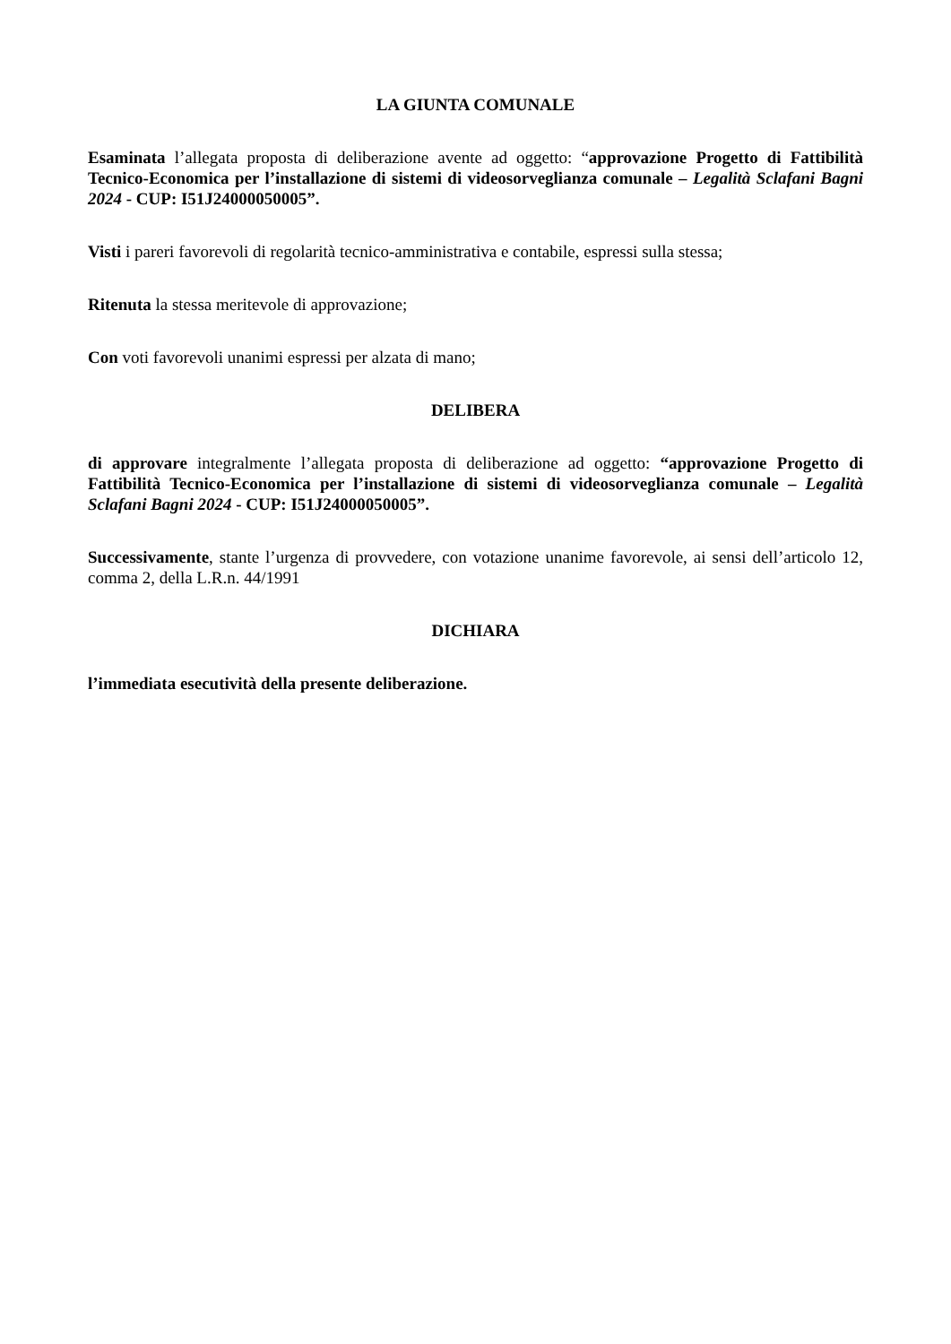LA GIUNTA COMUNALE
Esaminata l’allegata proposta di deliberazione avente ad oggetto: “approvazione Progetto di Fattibilità Tecnico-Economica per l’installazione di sistemi di videosorveglianza comunale – Legalità Sclafani Bagni 2024 - CUP: I51J24000050005”.
Visti i pareri favorevoli di regolarità tecnico-amministrativa e contabile, espressi sulla stessa;
Ritenuta la stessa meritevole di approvazione;
Con voti favorevoli unanimi espressi per alzata di mano;
DELIBERA
di approvare integralmente l’allegata proposta di deliberazione ad oggetto: “approvazione Progetto di Fattibilità Tecnico-Economica per l’installazione di sistemi di videosorveglianza comunale – Legalità Sclafani Bagni 2024 - CUP: I51J24000050005”.
Successivamente, stante l’urgenza di provvedere, con votazione unanime favorevole, ai sensi dell’articolo 12, comma 2, della L.R.n. 44/1991
DICHIARA
l’immediata esecutività della presente deliberazione.